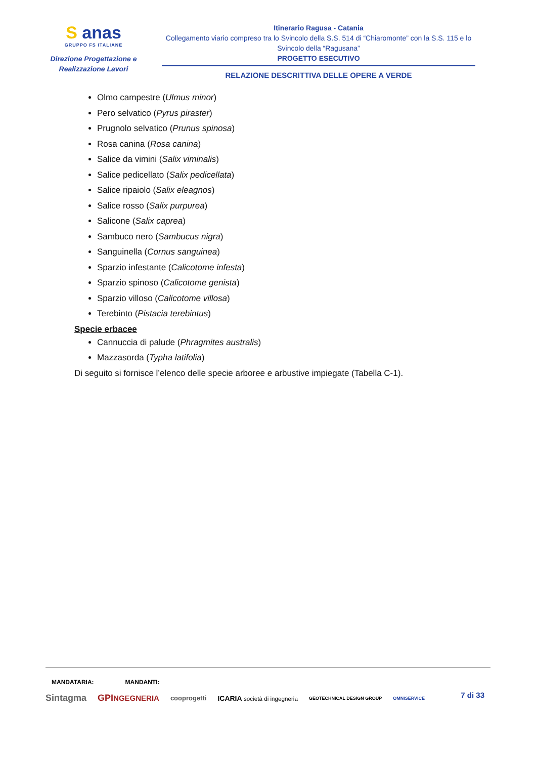S anas
GRUPPO FS ITALIANE
Direzione Progettazione e
Realizzazione Lavori
Itinerario Ragusa - Catania
Collegamento viario compreso tra lo Svincolo della S.S. 514 di “Chiaromonte” con la S.S. 115 e lo Svincolo della “Ragusana”
PROGETTO ESECUTIVO
RELAZIONE DESCRITTIVA DELLE OPERE A VERDE
Olmo campestre (Ulmus minor)
Pero selvatico (Pyrus piraster)
Prugnolo selvatico (Prunus spinosa)
Rosa canina (Rosa canina)
Salice da vimini (Salix viminalis)
Salice pedicellato (Salix pedicellata)
Salice ripaiolo (Salix eleagnos)
Salice rosso (Salix purpurea)
Salicone (Salix caprea)
Sambuco nero (Sambucus nigra)
Sanguinella (Cornus sanguinea)
Sparzio infestante (Calicotome infesta)
Sparzio spinoso (Calicotome genista)
Sparzio villoso (Calicotome villosa)
Terebinto (Pistacia terebintus)
Specie erbacee
Cannuccia di palude (Phragmites australis)
Mazzasorda (Typha latifolia)
Di seguito si fornisce l’elenco delle specie arboree e arbustive impiegate (Tabella C-1).
MANDATARIA: MANDANTI:
7 di 33
Sintagma GPINGEGNERIA cooprogetti ICARIA società di ingegneria GEOTECHNICAL DESIGN GROUP OMNISERVICE